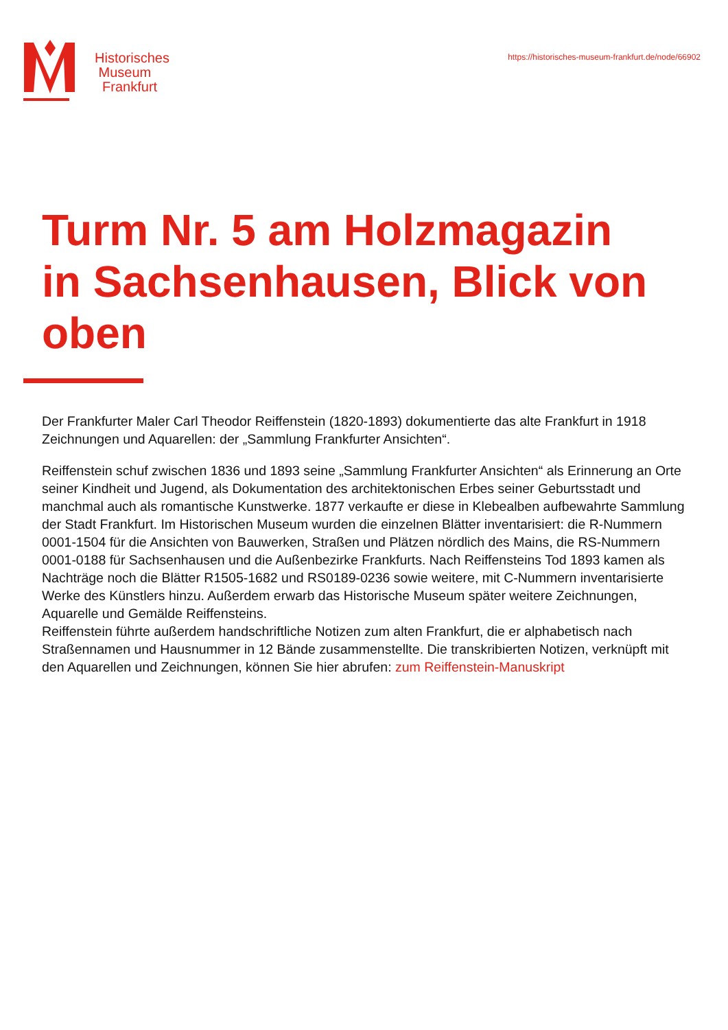Historisches
Museum
Frankfurt
https://historisches-museum-frankfurt.de/node/66902
Turm Nr. 5 am Holzmagazin in Sachsenhausen, Blick von oben
Der Frankfurter Maler Carl Theodor Reiffenstein (1820-1893) dokumentierte das alte Frankfurt in 1918 Zeichnungen und Aquarellen: der „Sammlung Frankfurter Ansichten“.
Reiffenstein schuf zwischen 1836 und 1893 seine „Sammlung Frankfurter Ansichten“ als Erinnerung an Orte seiner Kindheit und Jugend, als Dokumentation des architektonischen Erbes seiner Geburtsstadt und manchmal auch als romantische Kunstwerke. 1877 verkaufte er diese in Klebealben aufbewahrte Sammlung der Stadt Frankfurt. Im Historischen Museum wurden die einzelnen Blätter inventarisiert: die R-Nummern 0001-1504 für die Ansichten von Bauwerken, Straßen und Plätzen nördlich des Mains, die RS-Nummern 0001-0188 für Sachsenhausen und die Außenbezirke Frankfurts. Nach Reiffensteins Tod 1893 kamen als Nachträge noch die Blätter R1505-1682 und RS0189-0236 sowie weitere, mit C-Nummern inventarisierte Werke des Künstlers hinzu. Außerdem erwarb das Historische Museum später weitere Zeichnungen, Aquarelle und Gemälde Reiffensteins.
Reiffenstein führte außerdem handschriftliche Notizen zum alten Frankfurt, die er alphabetisch nach Straßennamen und Hausnummer in 12 Bände zusammenstellte. Die transkribierten Notizen, verknüpft mit den Aquarellen und Zeichnungen, können Sie hier abrufen: zum Reiffenstein-Manuskript